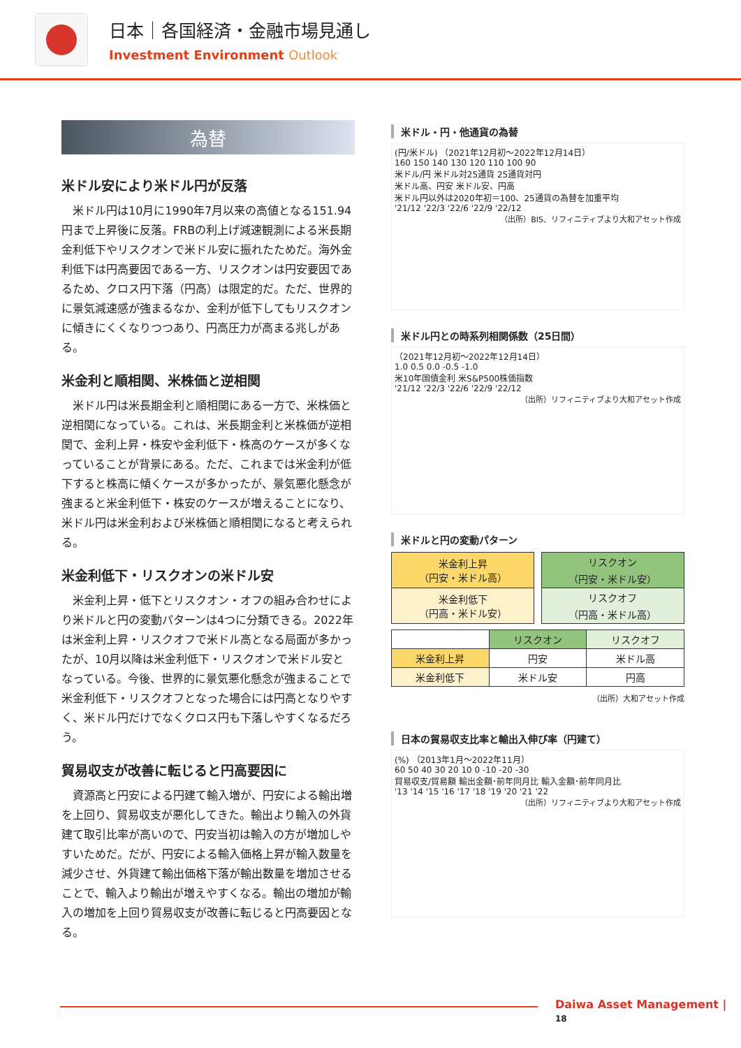日本｜各国経済・金融市場見通し
Investment Environment Outlook
為替
米ドル安により米ドル円が反落
米ドル円は10月に1990年7月以来の高値となる151.94円まで上昇後に反落。FRBの利上げ減速観測による米長期金利低下やリスクオンで米ドル安に振れたためだ。海外金利低下は円高要因である一方、リスクオンは円安要因であるため、クロス円下落（円高）は限定的だ。ただ、世界的に景気減速感が強まるなか、金利が低下してもリスクオンに傾きにくくなりつつあり、円高圧力が高まる兆しがある。
米金利と順相関、米株価と逆相関
米ドル円は米長期金利と順相関にある一方で、米株価と逆相関になっている。これは、米長期金利と米株価が逆相関で、金利上昇・株安や金利低下・株高のケースが多くなっていることが背景にある。ただ、これまでは米金利が低下すると株高に傾くケースが多かったが、景気悪化懸念が強まると米金利低下・株安のケースが増えることになり、米ドル円は米金利および米株価と順相関になると考えられる。
米金利低下・リスクオンの米ドル安
米金利上昇・低下とリスクオン・オフの組み合わせにより米ドルと円の変動パターンは4つに分類できる。2022年は米金利上昇・リスクオフで米ドル高となる局面が多かったが、10月以降は米金利低下・リスクオンで米ドル安となっている。今後、世界的に景気悪化懸念が強まることで米金利低下・リスクオフとなった場合には円高となりやすく、米ドル円だけでなくクロス円も下落しやすくなるだろう。
貿易収支が改善に転じると円高要因に
資源高と円安による円建て輸入増が、円安による輸出増を上回り、貿易収支が悪化してきた。輸出より輸入の外貨建て取引比率が高いので、円安当初は輸入の方が増加しやすいためだ。だが、円安による輸入価格上昇が輸入数量を減少させ、外貨建て輸出価格下落が輸出数量を増加させることで、輸入より輸出が増えやすくなる。輸出の増加が輸入の増加を上回り貿易収支が改善に転じると円高要因となる。
米ドル・円・他通貨の為替
(円/米ドル) （2021年12月初～2022年12月14日）
160 150 140 130 120 110 100 90
米ドル/円 米ドル対25通貨 25通貨対円
米ドル高、円安 米ドル安、円高
米ドル円以外は2020年初＝100、25通貨の為替を加重平均
'21/12 '22/3 '22/6 '22/9 '22/12
（出所）BIS、リフィニティブより大和アセット作成
米ドル円との時系列相関係数（25日間）
（2021年12月初～2022年12月14日）
1.0 0.5 0.0 -0.5 -1.0
米10年国債金利 米S&P500株価指数
'21/12 '22/3 '22/6 '22/9 '22/12
（出所）リフィニティブより大和アセット作成
米ドルと円の変動パターン
| 米金利上昇 （円安・米ドル高） | | リスクオン （円安・米ドル安） |
| 米金利低下 （円高・米ドル安） | | リスクオフ （円高・米ドル高） |
| | リスクオン | リスクオフ |
| --- | --- | --- |
| 米金利上昇 | 円安 | 米ドル高 |
| 米金利低下 | 米ドル安 | 円高 |
（出所）大和アセット作成
日本の貿易収支比率と輸出入伸び率（円建て）
(%) （2013年1月～2022年11月）
60 50 40 30 20 10 0 -10 -20 -30
貿易収支/貿易額 輸出金額･前年同月比 輸入金額･前年同月比
'13 '14 '15 '16 '17 '18 '19 '20 '21 '22
（出所）リフィニティブより大和アセット作成
Daiwa Asset Management | 18